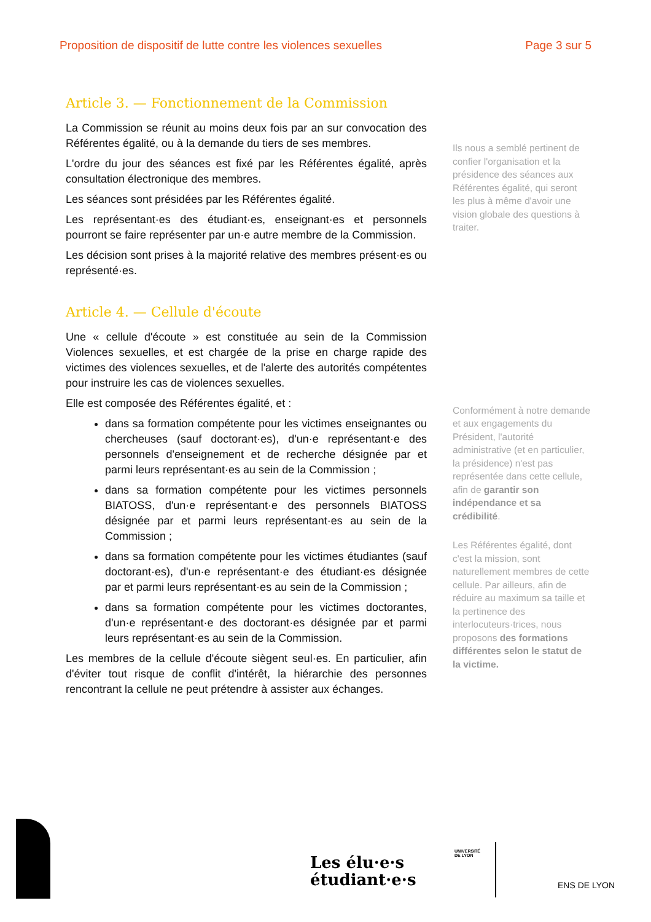Proposition de dispositif de lutte contre les violences sexuelles Page 3 sur 5
Article 3. — Fonctionnement de la Commission
La Commission se réunit au moins deux fois par an sur convocation des Référentes égalité, ou à la demande du tiers de ses membres.
L'ordre du jour des séances est fixé par les Référentes égalité, après consultation électronique des membres.
Les séances sont présidées par les Référentes égalité.
Les représentant·es des étudiant·es, enseignant·es et personnels pourront se faire représenter par un·e autre membre de la Commission.
Les décision sont prises à la majorité relative des membres présent·es ou représenté·es.
Article 4. — Cellule d'écoute
Une « cellule d'écoute » est constituée au sein de la Commission Violences sexuelles, et est chargée de la prise en charge rapide des victimes des violences sexuelles, et de l'alerte des autorités compétentes pour instruire les cas de violences sexuelles.
Elle est composée des Référentes égalité, et :
dans sa formation compétente pour les victimes enseignantes ou chercheuses (sauf doctorant·es), d'un·e représentant·e des personnels d'enseignement et de recherche désignée par et parmi leurs représentant·es au sein de la Commission ;
dans sa formation compétente pour les victimes personnels BIATOSS, d'un·e représentant·e des personnels BIATOSS désignée par et parmi leurs représentant·es au sein de la Commission ;
dans sa formation compétente pour les victimes étudiantes (sauf doctorant·es), d'un·e représentant·e des étudiant·es désignée par et parmi leurs représentant·es au sein de la Commission ;
dans sa formation compétente pour les victimes doctorantes, d'un·e représentant·e des doctorant·es désignée par et parmi leurs représentant·es au sein de la Commission.
Les membres de la cellule d'écoute siègent seul·es. En particulier, afin d'éviter tout risque de conflit d'intérêt, la hiérarchie des personnes rencontrant la cellule ne peut prétendre à assister aux échanges.
Ils nous a semblé pertinent de confier l'organisation et la présidence des séances aux Référentes égalité, qui seront les plus à même d'avoir une vision globale des questions à traiter.
Conformément à notre demande et aux engagements du Président, l'autorité administrative (et en particulier, la présidence) n'est pas représentée dans cette cellule, afin de garantir son indépendance et sa crédibilité.
Les Référentes égalité, dont c'est la mission, sont naturellement membres de cette cellule. Par ailleurs, afin de réduire au maximum sa taille et la pertinence des interlocuteurs·trices, nous proposons des formations différentes selon le statut de la victime.
Les élu·e·s
étudiant·e·s
UNIVERSITÉ
DE LYON
ENS DE LYON